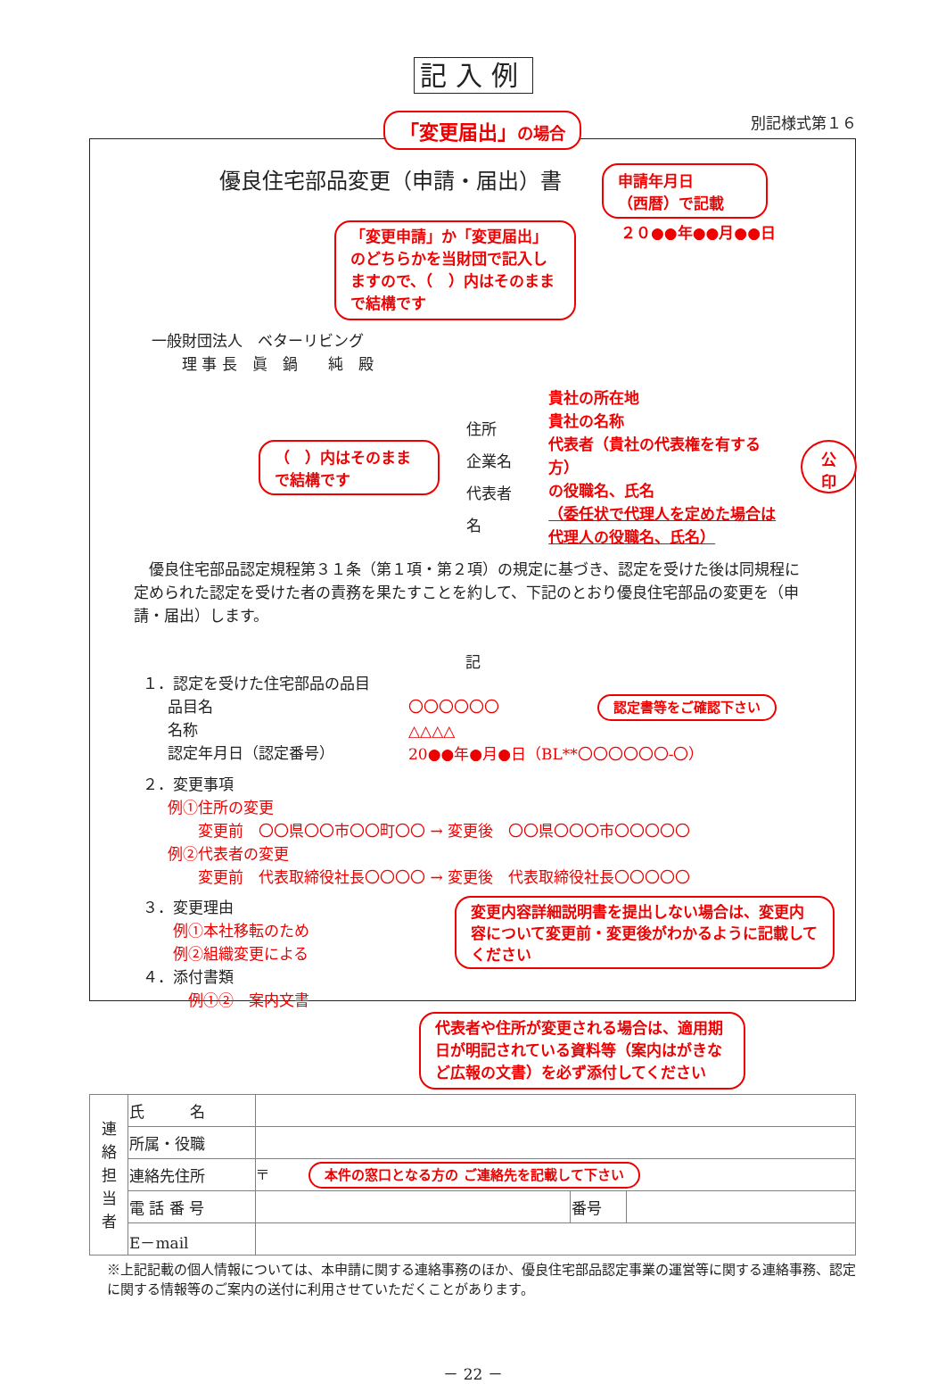記入例
「変更届出」の場合 別記様式第１６
優良住宅部品変更（申請・届出）書
申請年月日
（西暦）で記載
「変更申請」か「変更届出」のどちらかを当財団で記入しますので、（　）内はそのままで結構です
２０●●年●●月●●日
一般財団法人　ベターリビング
　　理 事 長　眞　鍋　　純　殿
（　）内はそのままで結構です
住所
企業名
代表者名
貴社の所在地
貴社の名称
代表者（貴社の代表権を有する方）
の役職名、氏名
（委任状で代理人を定めた場合は
代理人の役職名、氏名）
公
印
　優良住宅部品認定規程第３１条（第１項・第２項）の規定に基づき、認定を受けた後は同規程に定められた認定を受けた者の責務を果たすことを約して、下記のとおり優良住宅部品の変更を（申請・届出）します。
記
１．認定を受けた住宅部品の品目
品目名
名称
認定年月日（認定番号）
〇〇〇〇〇〇 認定書等をご確認下さい
△△△△
20●●年●月●日（BL**〇〇〇〇〇〇-〇）
２．変更事項
例①住所の変更
　　変更前　〇〇県〇〇市〇〇町〇〇 → 変更後　〇〇県〇〇〇市〇〇〇〇〇
例②代表者の変更
　　変更前　代表取締役社長〇〇〇〇 → 変更後　代表取締役社長〇〇〇〇〇
３．変更理由
　　例①本社移転のため
　　例②組織変更による
４．添付書類
　　　例①②　案内文書
変更内容詳細説明書を提出しない場合は、変更内容について変更前・変更後がわかるように記載してください
代表者や住所が変更される場合は、適用期日が明記されている資料等（案内はがきなど広報の文書）を必ず添付してください
| 連 絡 担 当 者 | 氏 名 | | | |
| | 所属・役職 | | | |
| | 連絡先住所 | 〒 本件の窓口となる方の ご連絡先を記載して下さい | | |
| | 電 話 番 号 | | 番号 | |
| | E－mail | | | |
※上記記載の個人情報については、本申請に関する連絡事務のほか、優良住宅部品認定事業の運営等に関する連絡事務、認定に関する情報等のご案内の送付に利用させていただくことがあります。
－ 22 －